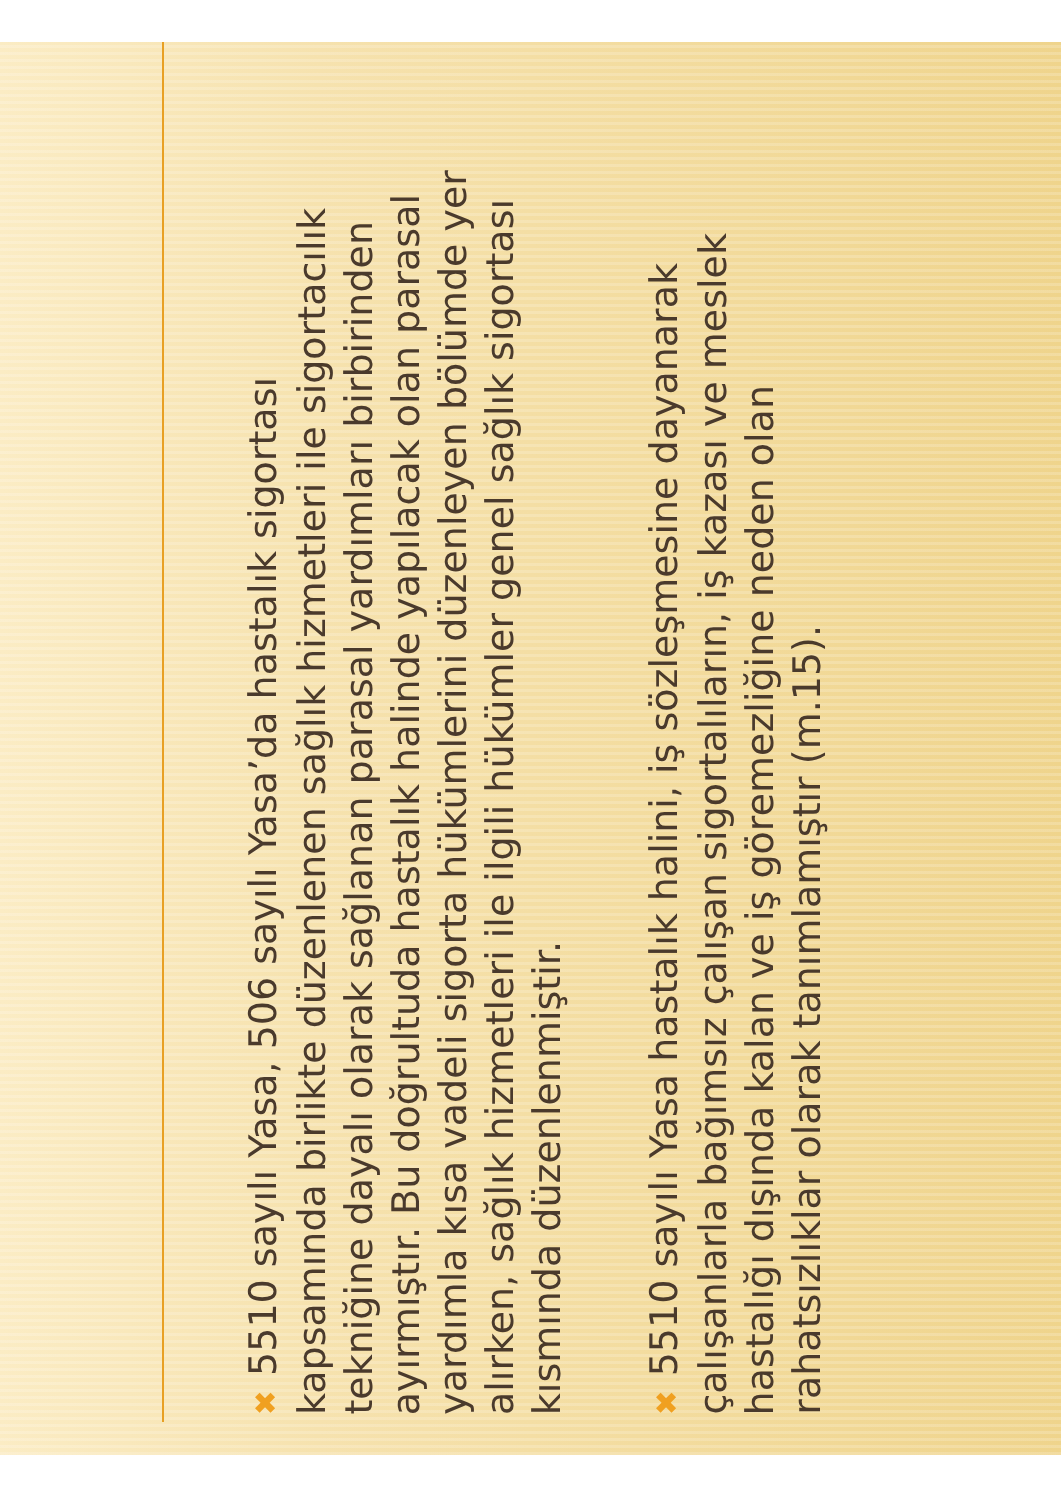✖5510 sayılı Yasa, 506 sayılı Yasa’da hastalık sigortası kapsamında birlikte düzenlenen sağlık hizmetleri ile sigortacılık tekniğine dayalı olarak sağlanan parasal yardımları birbirinden ayırmıştır. Bu doğrultuda hastalık halinde yapılacak olan parasal yardımla kısa vadeli sigorta hükümlerini düzenleyen bölümde yer alırken, sağlık hizmetleri ile ilgili hükümler genel sağlık sigortası kısmında düzenlenmiştir.
✖5510 sayılı Yasa hastalık halini, iş sözleşmesine dayanarak çalışanlarla bağımsız çalışan sigortalıların, iş kazası ve meslek hastalığı dışında kalan ve iş göremezliğine neden olan rahatsızlıklar olarak tanımlamıştır (m.15).